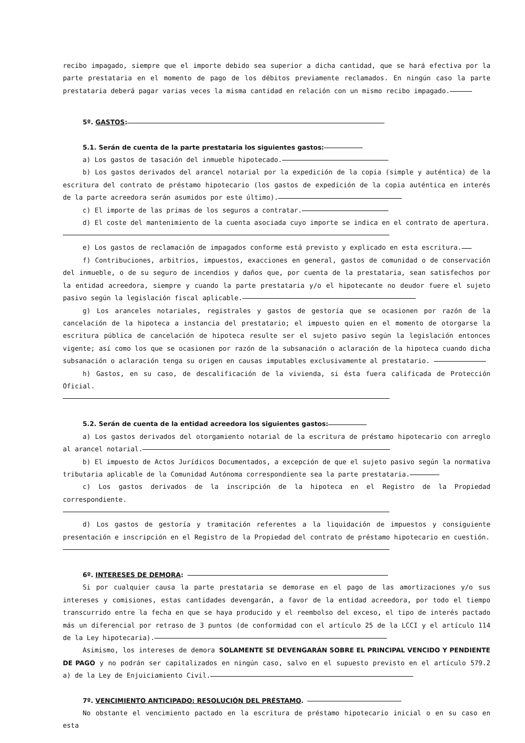recibo impagado, siempre que el importe debido sea superior a dicha cantidad, que se hará efectiva por la parte prestataria en el momento de pago de los débitos previamente reclamados. En ningún caso la parte prestataria deberá pagar varias veces la misma cantidad en relación con un mismo recibo impagado.
5º. GASTOS:
5.1. Serán de cuenta de la parte prestataria los siguientes gastos:
a) Los gastos de tasación del inmueble hipotecado.
b) Los gastos derivados del arancel notarial por la expedición de la copia (simple y auténtica) de la escritura del contrato de préstamo hipotecario (los gastos de expedición de la copia auténtica en interés de la parte acreedora serán asumidos por este último).
c) El importe de las primas de los seguros a contratar.
d) El coste del mantenimiento de la cuenta asociada cuyo importe se indica en el contrato de apertura.
e) Los gastos de reclamación de impagados conforme está previsto y explicado en esta escritura.
f) Contribuciones, arbitrios, impuestos, exacciones en general, gastos de comunidad o de conservación del inmueble, o de su seguro de incendios y daños que, por cuenta de la prestataria, sean satisfechos por la entidad acreedora, siempre y cuando la parte prestataria y/o el hipotecante no deudor fuere el sujeto pasivo según la legislación fiscal aplicable.
g) Los aranceles notariales, registrales y gastos de gestoría que se ocasionen por razón de la cancelación de la hipoteca a instancia del prestatario; el impuesto quien en el momento de otorgarse la escritura pública de cancelación de hipoteca resulte ser el sujeto pasivo según la legislación entonces vigente; así como los que se ocasionen por razón de la subsanación o aclaración de la hipoteca cuando dicha subsanación o aclaración tenga su origen en causas imputables exclusivamente al prestatario.
h) Gastos, en su caso, de descalificación de la vivienda, si ésta fuera calificada de Protección Oficial.
5.2. Serán de cuenta de la entidad acreedora los siguientes gastos:
a) Los gastos derivados del otorgamiento notarial de la escritura de préstamo hipotecario con arreglo al arancel notarial.
b) El impuesto de Actos Jurídicos Documentados, a excepción de que el sujeto pasivo según la normativa tributaria aplicable de la Comunidad Autónoma correspondiente sea la parte prestataria.
c) Los gastos derivados de la inscripción de la hipoteca en el Registro de la Propiedad correspondiente.
d) Los gastos de gestoría y tramitación referentes a la liquidación de impuestos y consiguiente presentación e inscripción en el Registro de la Propiedad del contrato de préstamo hipotecario en cuestión.
6º. INTERESES DE DEMORA:
Si por cualquier causa la parte prestataria se demorase en el pago de las amortizaciones y/o sus intereses y comisiones, estas cantidades devengarán, a favor de la entidad acreedora, por todo el tiempo transcurrido entre la fecha en que se haya producido y el reembolso del exceso, el tipo de interés pactado más un diferencial por retraso de 3 puntos (de conformidad con el artículo 25 de la LCCI y el artículo 114 de la Ley hipotecaria).
Asimismo, los intereses de demora SOLAMENTE SE DEVENGARÁN SOBRE EL PRINCIPAL VENCIDO Y PENDIENTE DE PAGO y no podrán ser capitalizados en ningún caso, salvo en el supuesto previsto en el artículo 579.2 a) de la Ley de Enjuiciamiento Civil.
7º. VENCIMIENTO ANTICIPADO: RESOLUCIÓN DEL PRÉSTAMO.
No obstante el vencimiento pactado en la escritura de préstamo hipotecario inicial o en su caso en esta